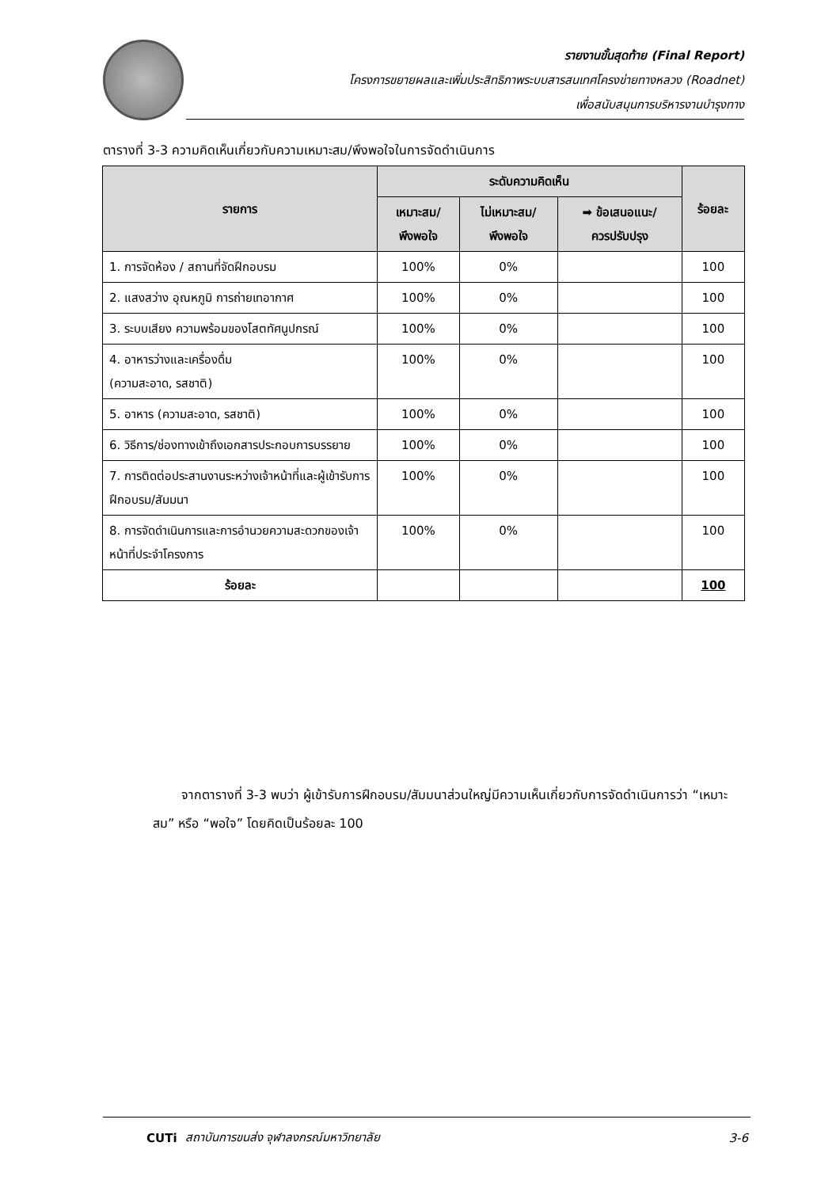รายงานขั้นสุดท้าย (Final Report)
โครงการขยายผลและเพิ่มประสิทธิภาพระบบสารสนเทศโครงข่ายทางหลวง (Roadnet)
เพื่อสนับสนุนการบริหารงานบำรุงทาง
ตารางที่ 3-3 ความคิดเห็นเกี่ยวกับความเหมาะสม/พึงพอใจในการจัดดำเนินการ
| รายการ | ระดับความคิดเห็น | | | ร้อยละ |
| --- | --- | --- | --- | --- |
| | เหมาะสม/ พึงพอใจ | ไม่เหมาะสม/ พึงพอใจ | ➡ ข้อเสนอแนะ/ ควรปรับปรุง | |
| 1. การจัดห้อง / สถานที่จัดฝึกอบรม | 100% | 0% | | 100 |
| 2. แสงสว่าง อุณหภูมิ การถ่ายเทอากาศ | 100% | 0% | | 100 |
| 3. ระบบเสียง ความพร้อมของโสตทัศนูปกรณ์ | 100% | 0% | | 100 |
| 4. อาหารว่างและเครื่องดื่ม (ความสะอาด, รสชาติ) | 100% | 0% | | 100 |
| 5. อาหาร (ความสะอาด, รสชาติ) | 100% | 0% | | 100 |
| 6. วิธีการ/ช่องทางเข้าถึงเอกสารประกอบการบรรยาย | 100% | 0% | | 100 |
| 7. การติดต่อประสานงานระหว่างเจ้าหน้าที่และผู้เข้ารับการฝึกอบรม/สัมมนา | 100% | 0% | | 100 |
| 8. การจัดดำเนินการและการอำนวยความสะดวกของเจ้าหน้าที่ประจำโครงการ | 100% | 0% | | 100 |
| ร้อยละ | | | | 100 |
จากตารางที่ 3-3 พบว่า ผู้เข้ารับการฝึกอบรม/สัมมนาส่วนใหญ่มีความเห็นเกี่ยวกับการจัดดำเนินการว่า “เหมาะสม” หรือ “พอใจ” โดยคิดเป็นร้อยละ 100
CUTi สถาบันการขนส่ง จุฬาลงกรณ์มหาวิทยาลัย 3-6